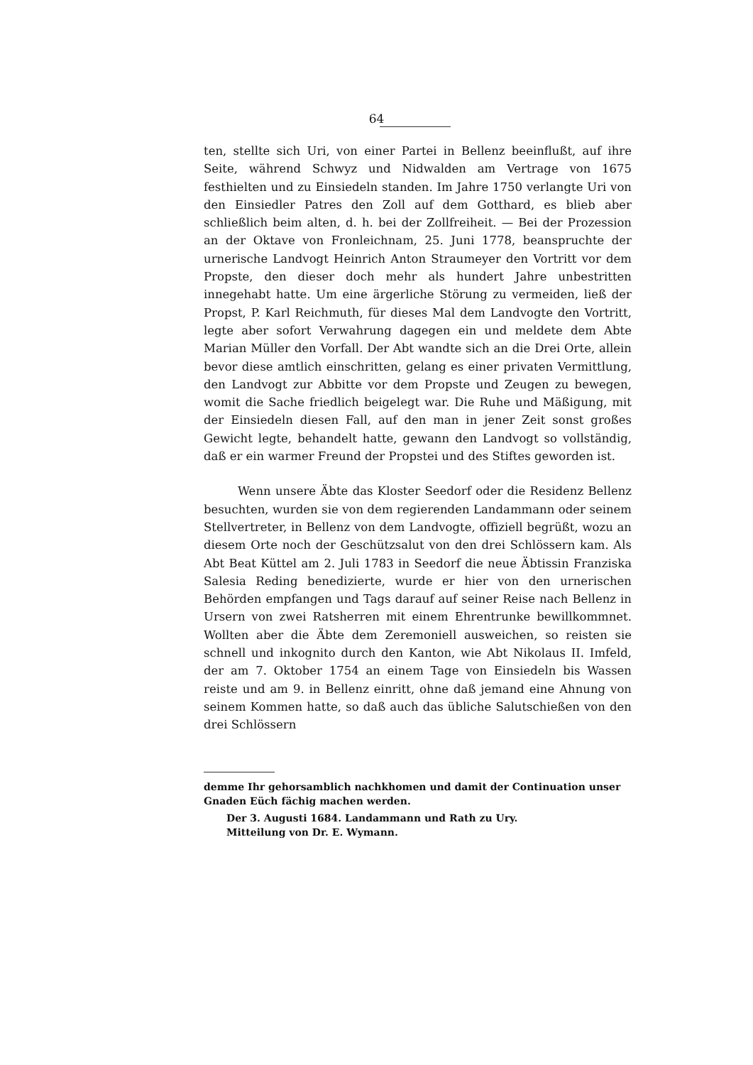64
ten, stellte sich Uri, von einer Partei in Bellenz beeinflußt, auf ihre Seite, während Schwyz und Nidwalden am Vertrage von 1675 festhielten und zu Einsiedeln standen. Im Jahre 1750 verlangte Uri von den Einsiedler Patres den Zoll auf dem Gotthard, es blieb aber schließlich beim alten, d. h. bei der Zollfreiheit. — Bei der Prozession an der Oktave von Fronleichnam, 25. Juni 1778, beanspruchte der urnerische Landvogt Heinrich Anton Straumeyer den Vortritt vor dem Propste, den dieser doch mehr als hundert Jahre unbestritten innegehabt hatte. Um eine ärgerliche Störung zu vermeiden, ließ der Propst, P. Karl Reichmuth, für dieses Mal dem Landvogte den Vortritt, legte aber sofort Verwahrung dagegen ein und meldete dem Abte Marian Müller den Vorfall. Der Abt wandte sich an die Drei Orte, allein bevor diese amtlich einschritten, gelang es einer privaten Vermittlung, den Landvogt zur Abbitte vor dem Propste und Zeugen zu bewegen, womit die Sache friedlich beigelegt war. Die Ruhe und Mäßigung, mit der Einsiedeln diesen Fall, auf den man in jener Zeit sonst großes Gewicht legte, behandelt hatte, gewann den Landvogt so vollständig, daß er ein warmer Freund der Propstei und des Stiftes geworden ist.
Wenn unsere Äbte das Kloster Seedorf oder die Residenz Bellenz besuchten, wurden sie von dem regierenden Landammann oder seinem Stellvertreter, in Bellenz von dem Landvogte, offiziell begrüßt, wozu an diesem Orte noch der Geschützsalut von den drei Schlössern kam. Als Abt Beat Küttel am 2. Juli 1783 in Seedorf die neue Äbtissin Franziska Salesia Reding benedizierte, wurde er hier von den urnerischen Behörden empfangen und Tags darauf auf seiner Reise nach Bellenz in Ursern von zwei Ratsherren mit einem Ehrentrunke bewillkommnet. Wollten aber die Äbte dem Zeremoniell ausweichen, so reisten sie schnell und inkognito durch den Kanton, wie Abt Nikolaus II. Imfeld, der am 7. Oktober 1754 an einem Tage von Einsiedeln bis Wassen reiste und am 9. in Bellenz einritt, ohne daß jemand eine Ahnung von seinem Kommen hatte, so daß auch das übliche Salutschießen von den drei Schlössern
demme Ihr gehorsamblich nachkhomen und damit der Continuation unser Gnaden Eüch fächig machen werden.
Der 3. Augusti 1684. Landammann und Rath zu Ury.
Mitteilung von Dr. E. Wymann.